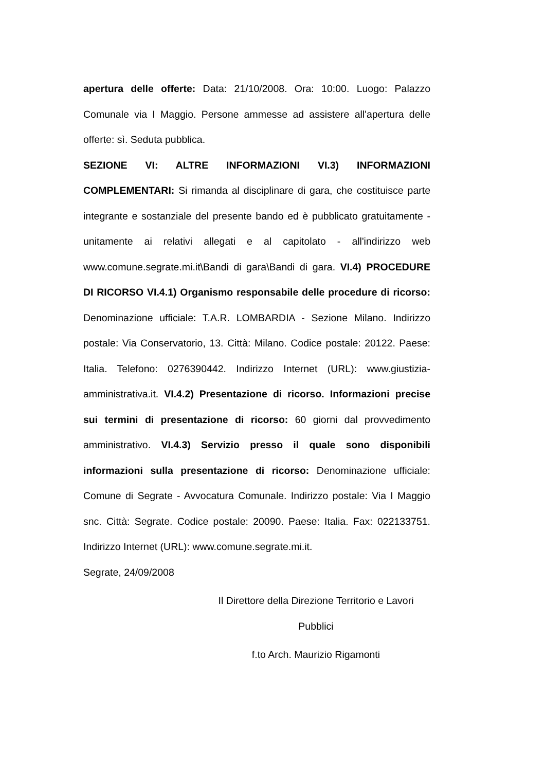apertura delle offerte: Data: 21/10/2008. Ora: 10:00. Luogo: Palazzo Comunale via I Maggio. Persone ammesse ad assistere all'apertura delle offerte: sì. Seduta pubblica.
SEZIONE VI: ALTRE INFORMAZIONI VI.3) INFORMAZIONI COMPLEMENTARI: Si rimanda al disciplinare di gara, che costituisce parte integrante e sostanziale del presente bando ed è pubblicato gratuitamente - unitamente ai relativi allegati e al capitolato - all'indirizzo web www.comune.segrate.mi.it\Bandi di gara\Bandi di gara. VI.4) PROCEDURE DI RICORSO VI.4.1) Organismo responsabile delle procedure di ricorso: Denominazione ufficiale: T.A.R. LOMBARDIA - Sezione Milano. Indirizzo postale: Via Conservatorio, 13. Città: Milano. Codice postale: 20122. Paese: Italia. Telefono: 0276390442. Indirizzo Internet (URL): www.giustizia-amministrativa.it. VI.4.2) Presentazione di ricorso. Informazioni precise sui termini di presentazione di ricorso: 60 giorni dal provvedimento amministrativo. VI.4.3) Servizio presso il quale sono disponibili informazioni sulla presentazione di ricorso: Denominazione ufficiale: Comune di Segrate - Avvocatura Comunale. Indirizzo postale: Via I Maggio snc. Città: Segrate. Codice postale: 20090. Paese: Italia. Fax: 022133751. Indirizzo Internet (URL): www.comune.segrate.mi.it.
Segrate, 24/09/2008
Il Direttore della Direzione Territorio e Lavori Pubblici
f.to Arch. Maurizio Rigamonti